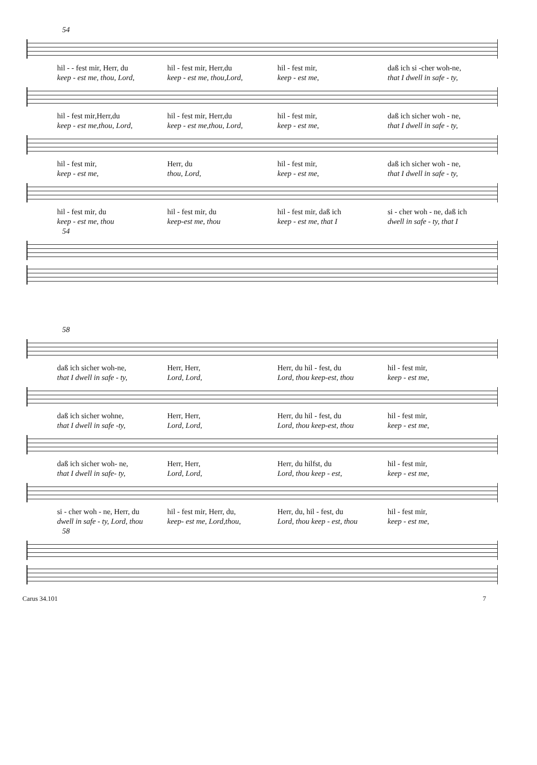54
hil - - fest mir, Herr, du hil - fest mir, Herr,du hil - fest mir, daß ich si -cher woh-ne,
keep - est me, thou, Lord, keep - est me, thou,Lord, keep - est me, that I dwell in safe - ty,
hil - fest mir,Herr,du hil - fest mir, Herr,du hil - fest mir, daß ich sicher woh - ne,
keep - est me,thou, Lord, keep - est me,thou, Lord, keep - est me, that I dwell in safe - ty,
hil - fest mir, Herr, du hil - fest mir, daß ich sicher woh - ne,
keep - est me, thou, Lord, keep - est me, that I dwell in safe - ty,
hil - fest mir, du hil - fest mir, du hil - fest mir, daß ich si - cher woh - ne, daß ich
keep - est me, thou keep-est me, thou keep - est me, that I dwell in safe - ty, that I
54
58
daß ich sicher woh-ne, Herr, Herr, Herr, du hil - fest, du hil - fest mir,
that I dwell in safe - ty, Lord, Lord, Lord, thou keep-est, thou keep - est me,
daß ich sicher wohne, Herr, Herr, Herr, du hil - fest, du hil - fest mir,
that I dwell in safe -ty, Lord, Lord, Lord, thou keep-est, thou keep - est me,
daß ich sicher woh- ne, Herr, Herr, Herr, du hilfst, du hil - fest mir,
that I dwell in safe- ty, Lord, Lord, Lord, thou keep - est, keep - est me,
si - cher woh - ne, Herr, du hil - fest mir, Herr, du, Herr, du, hil - fest, du hil - fest mir,
dwell in safe - ty, Lord, thou keep- est me, Lord,thou, Lord, thou keep - est, thou keep - est me,
58
Carus 34.101 7